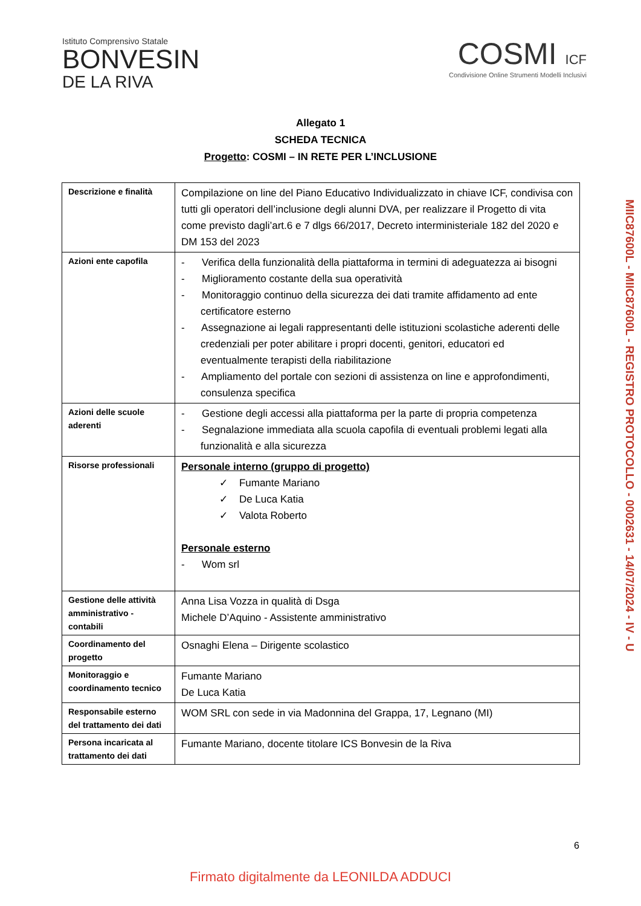Istituto Comprensivo Statale
BONVESIN
DE LA RIVA
COSMI ICF
Condivisione Online Strumenti Modelli Inclusivi
Allegato 1
SCHEDA TECNICA
Progetto: COSMI – IN RETE PER L’INCLUSIONE
| Descrizione e finalità | Compilazione on line del Piano Educativo Individualizzato in chiave ICF, condivisa con tutti gli operatori dell’inclusione degli alunni DVA, per realizzare il Progetto di vita come previsto dagli’art.6 e 7 dlgs 66/2017, Decreto interministeriale 182 del 2020 e DM 153 del 2023 |
| Azioni ente capofila | - Verifica della funzionalità della piattaforma in termini di adeguatezza ai bisogni - Miglioramento costante della sua operatività - Monitoraggio continuo della sicurezza dei dati tramite affidamento ad ente certificatore esterno - Assegnazione ai legali rappresentanti delle istituzioni scolastiche aderenti delle credenziali per poter abilitare i propri docenti, genitori, educatori ed eventualmente terapisti della riabilitazione - Ampliamento del portale con sezioni di assistenza on line e approfondimenti, consulenza specifica |
| Azioni delle scuole aderenti | - Gestione degli accessi alla piattaforma per la parte di propria competenza - Segnalazione immediata alla scuola capofila di eventuali problemi legati alla funzionalità e alla sicurezza |
| Risorse professionali | Personale interno (gruppo di progetto) ✓ Fumante Mariano ✓ De Luca Katia ✓ Valota Roberto Personale esterno - Wom srl |
| Gestione delle attività amministrativo - contabili | Anna Lisa Vozza in qualità di Dsga Michele D’Aquino - Assistente amministrativo |
| Coordinamento del progetto | Osnaghi Elena – Dirigente scolastico |
| Monitoraggio e coordinamento tecnico | Fumante Mariano De Luca Katia |
| Responsabile esterno del trattamento dei dati | WOM SRL con sede in via Madonnina del Grappa, 17, Legnano (MI) |
| Persona incaricata al trattamento dei dati | Fumante Mariano, docente titolare ICS Bonvesin de la Riva |
6
Firmato digitalmente da LEONILDA ADDUCI
MIIC87600L - MIIC87600L - REGISTRO PROTOCOLLO - 0002631 - 14/07/2024 - IV - U